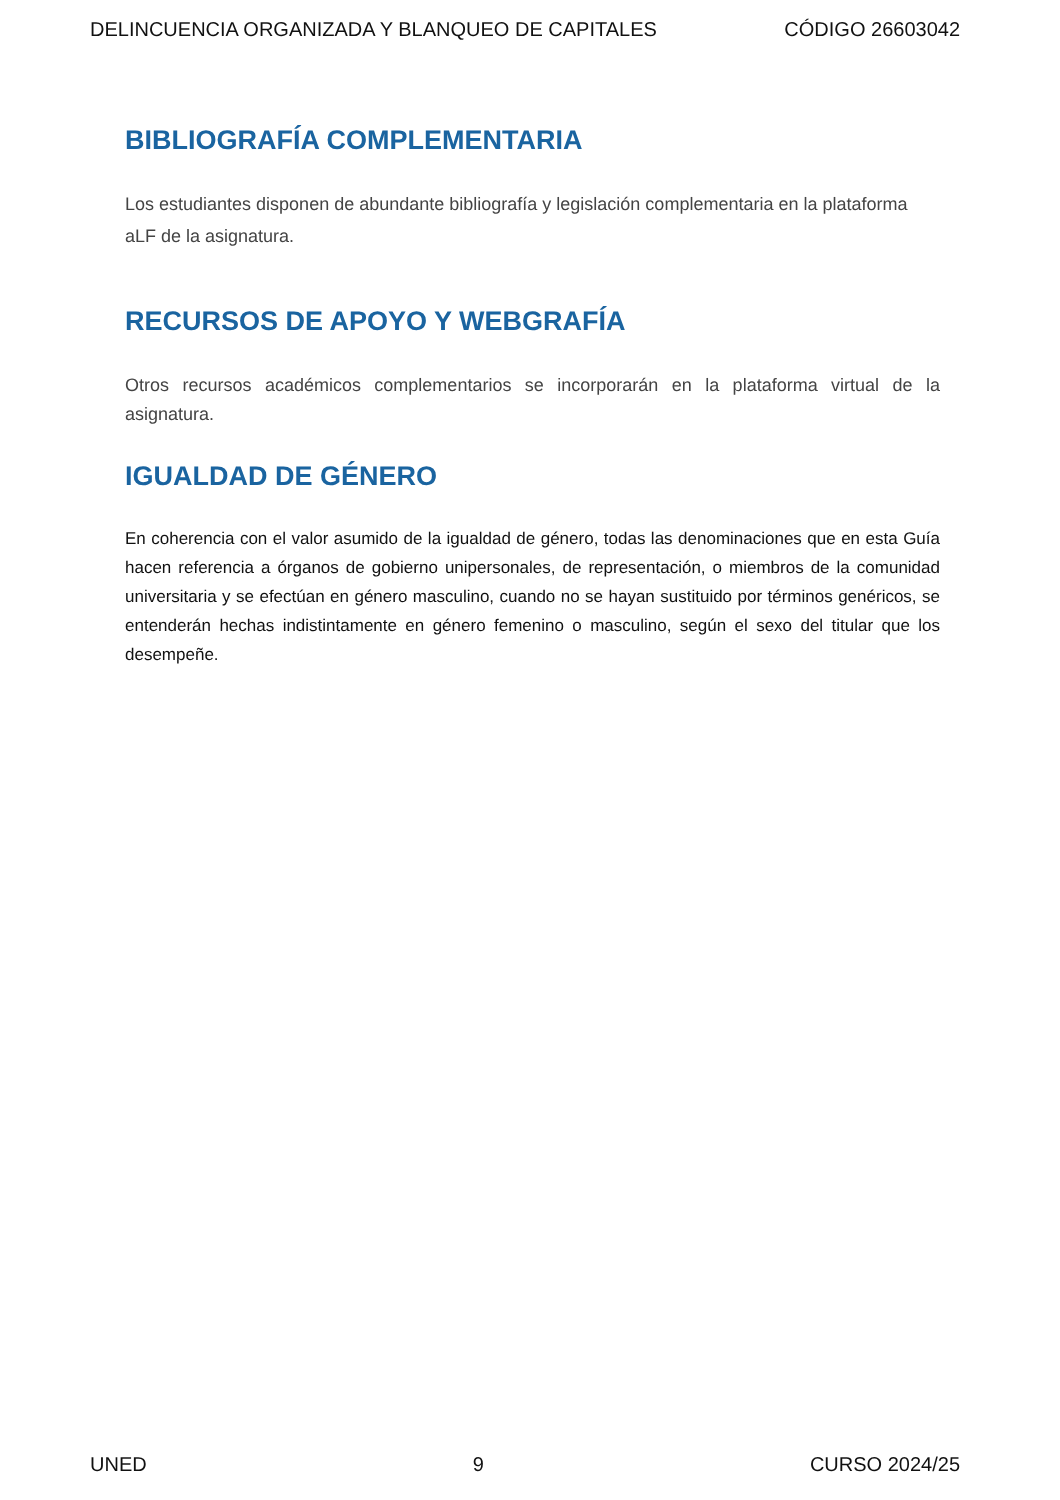DELINCUENCIA ORGANIZADA Y BLANQUEO DE CAPITALES CÓDIGO 26603042
BIBLIOGRAFÍA COMPLEMENTARIA
Los estudiantes disponen de abundante bibliografía y legislación complementaria en la plataforma aLF de la asignatura.
RECURSOS DE APOYO Y WEBGRAFÍA
Otros recursos académicos complementarios se incorporarán en la plataforma virtual de la asignatura.
IGUALDAD DE GÉNERO
En coherencia con el valor asumido de la igualdad de género, todas las denominaciones que en esta Guía hacen referencia a órganos de gobierno unipersonales, de representación, o miembros de la comunidad universitaria y se efectúan en género masculino, cuando no se hayan sustituido por términos genéricos, se entenderán hechas indistintamente en género femenino o masculino, según el sexo del titular que los desempeñe.
UNED 9 CURSO 2024/25